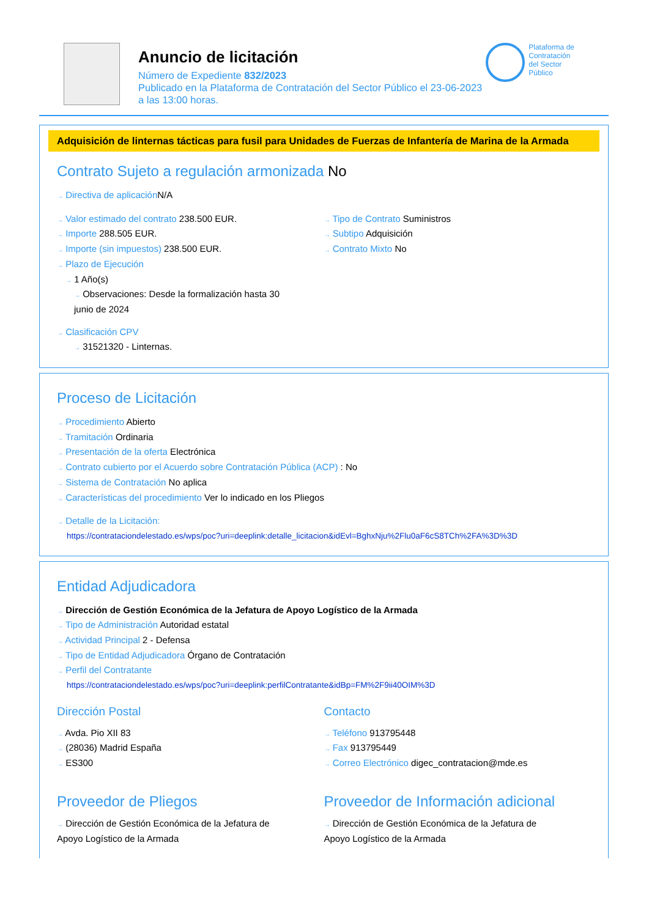Anuncio de licitación
Número de Expediente 832/2023
Publicado en la Plataforma de Contratación del Sector Público el 23-06-2023
a las 13:00 horas.
Plataforma de
Contratación
del Sector
Público
Adquisición de linternas tácticas para fusil para Unidades de Fuerzas de Infantería de Marina de la Armada
Contrato Sujeto a regulación armonizada No
→ Directiva de aplicación N/A
→ Valor estimado del contrato 238.500 EUR.
→ Importe 288.505 EUR.
→ Importe (sin impuestos) 238.500 EUR.
→ Plazo de Ejecución
→ 1 Año(s)
→ Observaciones: Desde la formalización hasta 30
junio de 2024
→ Clasificación CPV
→ 31521320 - Linternas.
→ Tipo de Contrato Suministros
→ Subtipo Adquisición
→ Contrato Mixto No
Proceso de Licitación
→ Procedimiento Abierto
→ Tramitación Ordinaria
→ Presentación de la oferta Electrónica
→ Contrato cubierto por el Acuerdo sobre Contratación Pública (ACP) : No
→ Sistema de Contratación No aplica
→ Características del procedimiento Ver lo indicado en los Pliegos
→ Detalle de la Licitación:
https://contrataciondelestado.es/wps/poc?uri=deeplink:detalle_licitacion&idEvl=BghxNju%2Flu0aF6cS8TCh%2FA%3D%3D
Entidad Adjudicadora
→ Dirección de Gestión Económica de la Jefatura de Apoyo Logístico de la Armada
→ Tipo de Administración Autoridad estatal
→ Actividad Principal 2 - Defensa
→ Tipo de Entidad Adjudicadora Órgano de Contratación
→ Perfil del Contratante
https://contrataciondelestado.es/wps/poc?uri=deeplink:perfilContratante&idBp=FM%2F9ii40OIM%3D
Dirección Postal
→ Avda. Pio XII 83
→ (28036) Madrid España
→ ES300
Contacto
→ Teléfono 913795448
→ Fax 913795449
→ Correo Electrónico digec_contratacion@mde.es
Proveedor de Pliegos
→ Dirección de Gestión Económica de la Jefatura de
Apoyo Logístico de la Armada
Proveedor de Información adicional
→ Dirección de Gestión Económica de la Jefatura de
Apoyo Logístico de la Armada